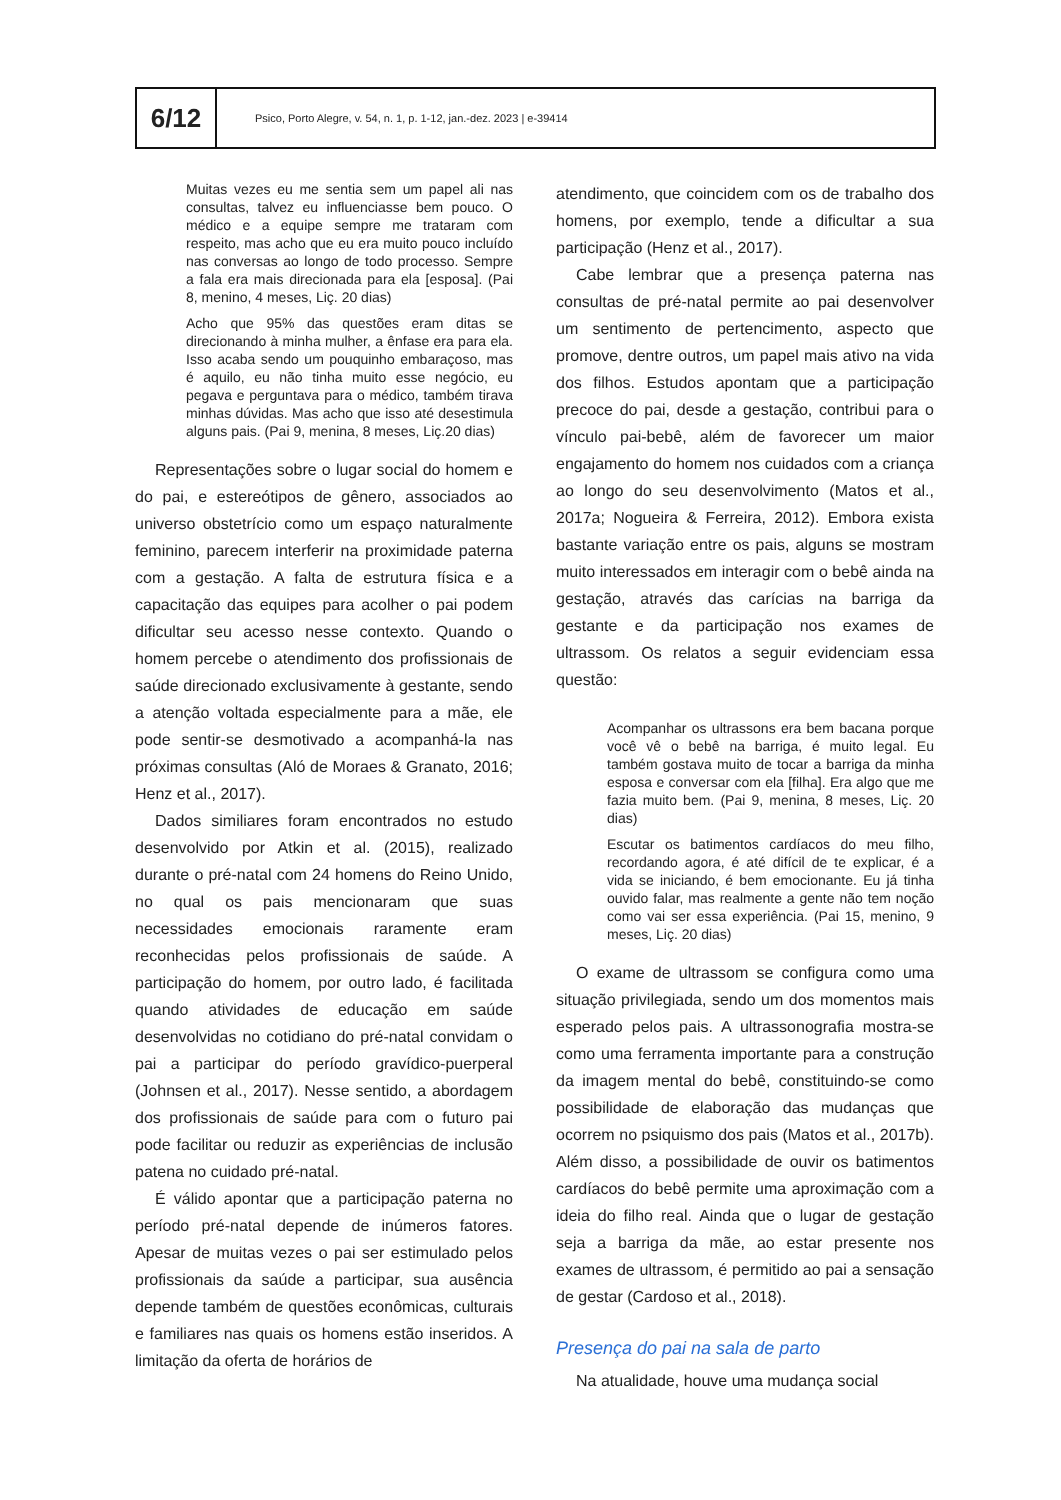6/12
Psico, Porto Alegre, v. 54, n. 1, p. 1-12, jan.-dez. 2023 | e-39414
Muitas vezes eu me sentia sem um papel ali nas consultas, talvez eu influenciasse bem pouco. O médico e a equipe sempre me trataram com respeito, mas acho que eu era muito pouco incluído nas conversas ao longo de todo processo. Sempre a fala era mais direcionada para ela [esposa]. (Pai 8, menino, 4 meses, Liç. 20 dias)
Acho que 95% das questões eram ditas se direcionando à minha mulher, a ênfase era para ela. Isso acaba sendo um pouquinho embaraçoso, mas é aquilo, eu não tinha muito esse negócio, eu pegava e perguntava para o médico, também tirava minhas dúvidas. Mas acho que isso até desestimula alguns pais. (Pai 9, menina, 8 meses, Liç.20 dias)
Representações sobre o lugar social do homem e do pai, e estereótipos de gênero, associados ao universo obstetrício como um espaço naturalmente feminino, parecem interferir na proximidade paterna com a gestação. A falta de estrutura física e a capacitação das equipes para acolher o pai podem dificultar seu acesso nesse contexto. Quando o homem percebe o atendimento dos profissionais de saúde direcionado exclusivamente à gestante, sendo a atenção voltada especialmente para a mãe, ele pode sentir-se desmotivado a acompanhá-la nas próximas consultas (Aló de Moraes & Granato, 2016; Henz et al., 2017).
Dados similiares foram encontrados no estudo desenvolvido por Atkin et al. (2015), realizado durante o pré-natal com 24 homens do Reino Unido, no qual os pais mencionaram que suas necessidades emocionais raramente eram reconhecidas pelos profissionais de saúde. A participação do homem, por outro lado, é facilitada quando atividades de educação em saúde desenvolvidas no cotidiano do pré-natal convidam o pai a participar do período gravídico-puerperal (Johnsen et al., 2017). Nesse sentido, a abordagem dos profissionais de saúde para com o futuro pai pode facilitar ou reduzir as experiências de inclusão patena no cuidado pré-natal.
É válido apontar que a participação paterna no período pré-natal depende de inúmeros fatores. Apesar de muitas vezes o pai ser estimulado pelos profissionais da saúde a participar, sua ausência depende também de questões econômicas, culturais e familiares nas quais os homens estão inseridos. A limitação da oferta de horários de
atendimento, que coincidem com os de trabalho dos homens, por exemplo, tende a dificultar a sua participação (Henz et al., 2017).
Cabe lembrar que a presença paterna nas consultas de pré-natal permite ao pai desenvolver um sentimento de pertencimento, aspecto que promove, dentre outros, um papel mais ativo na vida dos filhos. Estudos apontam que a participação precoce do pai, desde a gestação, contribui para o vínculo pai-bebê, além de favorecer um maior engajamento do homem nos cuidados com a criança ao longo do seu desenvolvimento (Matos et al., 2017a; Nogueira & Ferreira, 2012). Embora exista bastante variação entre os pais, alguns se mostram muito interessados em interagir com o bebê ainda na gestação, através das carícias na barriga da gestante e da participação nos exames de ultrassom. Os relatos a seguir evidenciam essa questão:
Acompanhar os ultrassons era bem bacana porque você vê o bebê na barriga, é muito legal. Eu também gostava muito de tocar a barriga da minha esposa e conversar com ela [filha]. Era algo que me fazia muito bem. (Pai 9, menina, 8 meses, Liç. 20 dias)
Escutar os batimentos cardíacos do meu filho, recordando agora, é até difícil de te explicar, é a vida se iniciando, é bem emocionante. Eu já tinha ouvido falar, mas realmente a gente não tem noção como vai ser essa experiência. (Pai 15, menino, 9 meses, Liç. 20 dias)
O exame de ultrassom se configura como uma situação privilegiada, sendo um dos momentos mais esperado pelos pais. A ultrassonografia mostra-se como uma ferramenta importante para a construção da imagem mental do bebê, constituindo-se como possibilidade de elaboração das mudanças que ocorrem no psiquismo dos pais (Matos et al., 2017b). Além disso, a possibilidade de ouvir os batimentos cardíacos do bebê permite uma aproximação com a ideia do filho real. Ainda que o lugar de gestação seja a barriga da mãe, ao estar presente nos exames de ultrassom, é permitido ao pai a sensação de gestar (Cardoso et al., 2018).
Presença do pai na sala de parto
Na atualidade, houve uma mudança social